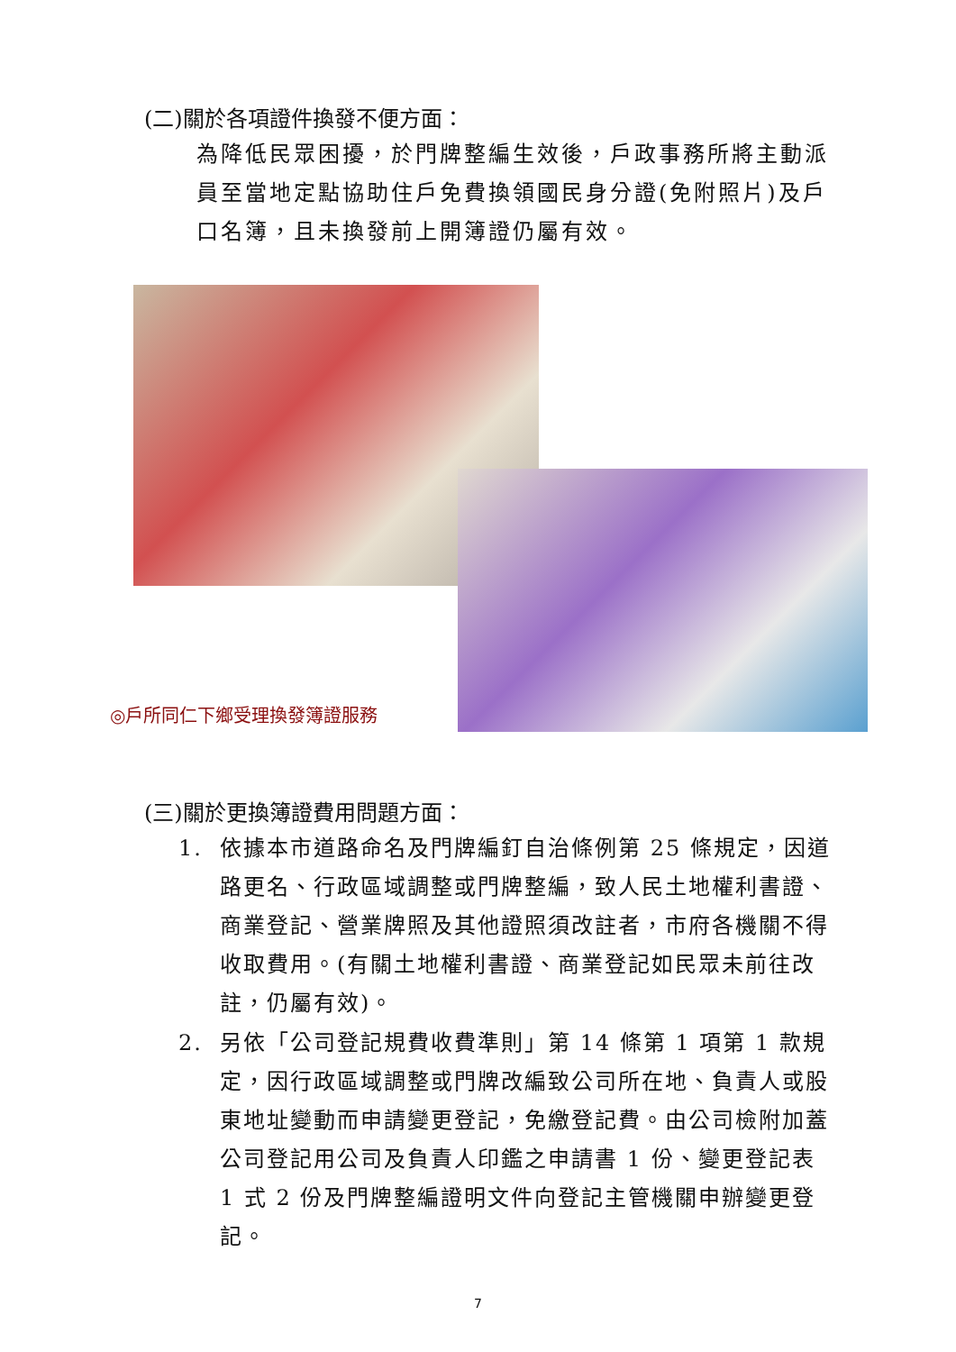(二)關於各項證件換發不便方面：
為降低民眾困擾，於門牌整編生效後，戶政事務所將主動派員至當地定點協助住戶免費換領國民身分證(免附照片)及戶口名簿，且未換發前上開簿證仍屬有效。
◎戶所同仁下鄉受理換發簿證服務
(三)關於更換簿證費用問題方面：
1. 依據本市道路命名及門牌編釘自治條例第 25 條規定，因道路更名、行政區域調整或門牌整編，致人民土地權利書證、商業登記、營業牌照及其他證照須改註者，市府各機關不得收取費用。(有關土地權利書證、商業登記如民眾未前往改註，仍屬有效)。
2. 另依「公司登記規費收費準則」第 14 條第 1 項第 1 款規定，因行政區域調整或門牌改編致公司所在地、負責人或股東地址變動而申請變更登記，免繳登記費。由公司檢附加蓋公司登記用公司及負責人印鑑之申請書 1 份、變更登記表 1 式 2 份及門牌整編證明文件向登記主管機關申辦變更登記。
7